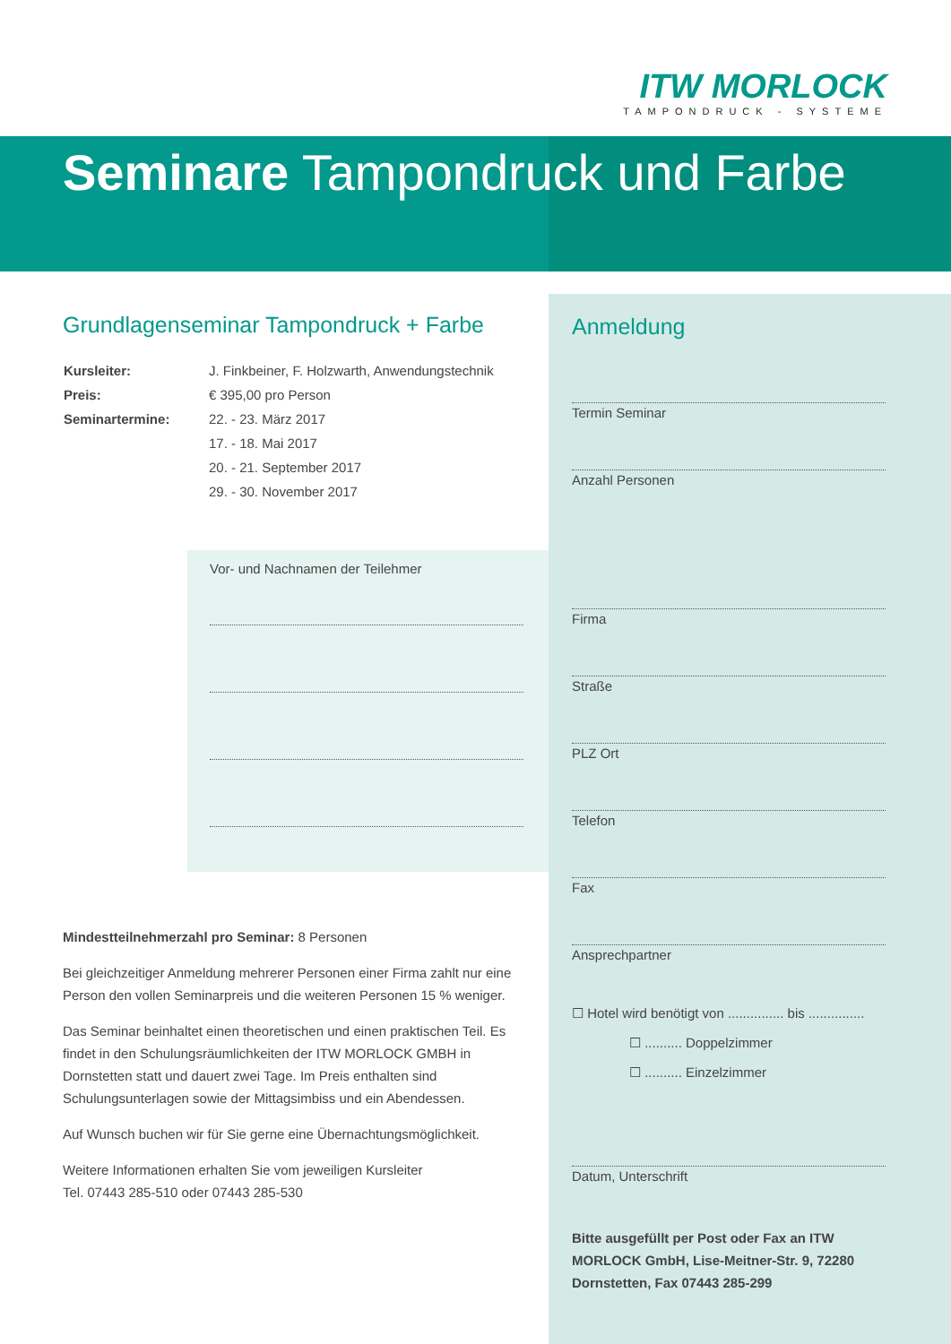ITW MORLOCK
TAMPONDRUCK - SYSTEME
Seminare Tampondruck und Farbe
Grundlagenseminar Tampondruck + Farbe
| Kursleiter: | J. Finkbeiner, F. Holzwarth, Anwendungstechnik |
| Preis: | € 395,00 pro Person |
| Seminartermine: | 22. - 23. März 2017 |
| | 17. - 18. Mai 2017 |
| | 20. - 21. September 2017 |
| | 29. - 30. November 2017 |
Vor- und Nachnamen der Teilehmer
Mindestteilnehmerzahl pro Seminar: 8 Personen
Bei gleichzeitiger Anmeldung mehrerer Personen einer Firma zahlt nur eine Person den vollen Seminarpreis und die weiteren Personen 15 % weniger.
Das Seminar beinhaltet einen theoretischen und einen praktischen Teil. Es findet in den Schulungsräumlichkeiten der ITW MORLOCK GMBH in Dornstetten statt und dauert zwei Tage. Im Preis enthalten sind Schulungsunterlagen sowie der Mittagsimbiss und ein Abendessen.
Auf Wunsch buchen wir für Sie gerne eine Übernachtungsmöglichkeit.
Weitere Informationen erhalten Sie vom jeweiligen Kursleiter
Tel. 07443 285-510 oder 07443 285-530
Anmeldung
Termin Seminar
Anzahl Personen
Firma
Straße
PLZ Ort
Telefon
Fax
Ansprechpartner
☐ Hotel wird benötigt von ............... bis ...............
☐ .......... Doppelzimmer
☐ .......... Einzelzimmer
Datum, Unterschrift
Bitte ausgefüllt per Post oder Fax an ITW MORLOCK GmbH, Lise-Meitner-Str. 9, 72280 Dornstetten, Fax 07443 285-299